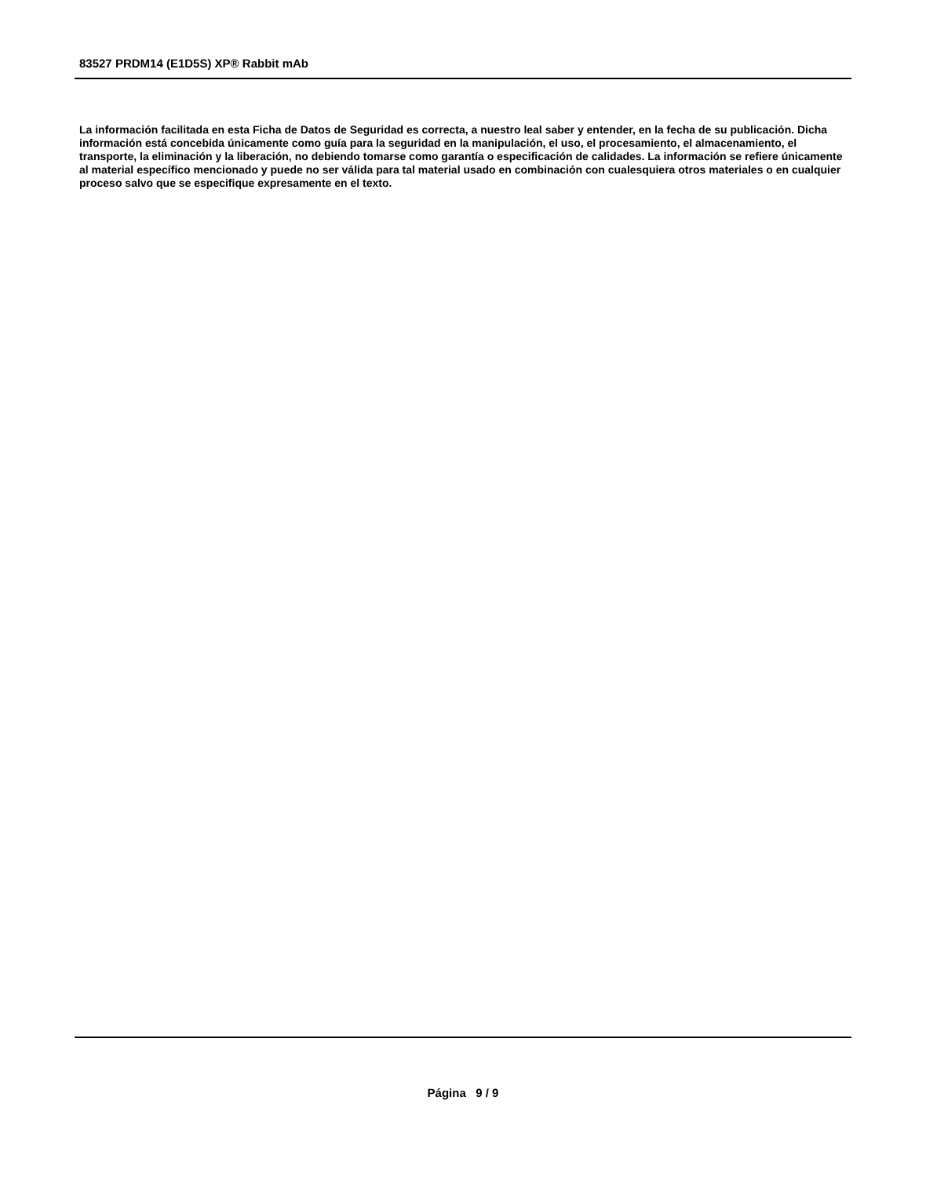83527 PRDM14 (E1D5S) XP® Rabbit mAb
La información facilitada en esta Ficha de Datos de Seguridad es correcta, a nuestro leal saber y entender, en la fecha de su publicación. Dicha información está concebida únicamente como guía para la seguridad en la manipulación, el uso, el procesamiento, el almacenamiento, el transporte, la eliminación y la liberación, no debiendo tomarse como garantía o especificación de calidades. La información se refiere únicamente al material específico mencionado y puede no ser válida para tal material usado en combinación con cualesquiera otros materiales o en cualquier proceso salvo que se especifique expresamente en el texto.
Página 9 / 9